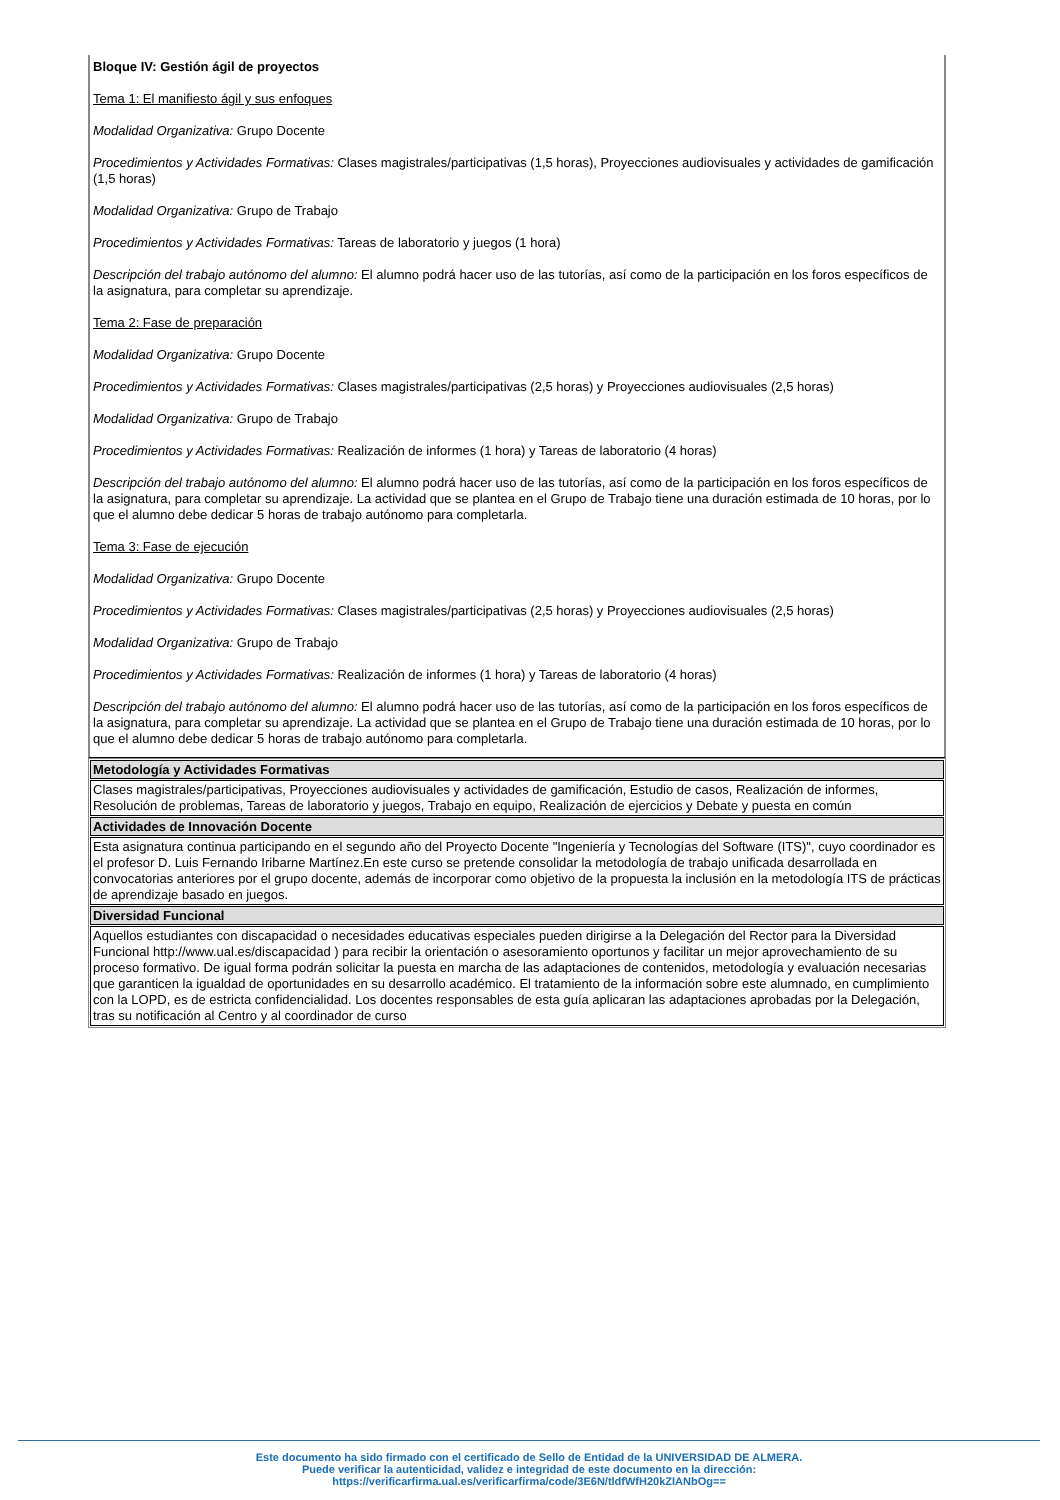Bloque IV: Gestión ágil de proyectos
Tema 1: El manifiesto ágil y sus enfoques
Modalidad Organizativa: Grupo Docente
Procedimientos y Actividades Formativas: Clases magistrales/participativas (1,5 horas), Proyecciones audiovisuales y actividades de gamificación (1,5 horas)
Modalidad Organizativa: Grupo de Trabajo
Procedimientos y Actividades Formativas: Tareas de laboratorio y juegos (1 hora)
Descripción del trabajo autónomo del alumno: El alumno podrá hacer uso de las tutorías, así como de la participación en los foros específicos de la asignatura, para completar su aprendizaje.
Tema 2: Fase de preparación
Modalidad Organizativa: Grupo Docente
Procedimientos y Actividades Formativas: Clases magistrales/participativas (2,5 horas) y Proyecciones audiovisuales (2,5 horas)
Modalidad Organizativa: Grupo de Trabajo
Procedimientos y Actividades Formativas: Realización de informes (1 hora) y Tareas de laboratorio (4 horas)
Descripción del trabajo autónomo del alumno: El alumno podrá hacer uso de las tutorías, así como de la participación en los foros específicos de la asignatura, para completar su aprendizaje. La actividad que se plantea en el Grupo de Trabajo tiene una duración estimada de 10 horas, por lo que el alumno debe dedicar 5 horas de trabajo autónomo para completarla.
Tema 3: Fase de ejecución
Modalidad Organizativa: Grupo Docente
Procedimientos y Actividades Formativas: Clases magistrales/participativas (2,5 horas) y Proyecciones audiovisuales (2,5 horas)
Modalidad Organizativa: Grupo de Trabajo
Procedimientos y Actividades Formativas: Realización de informes (1 hora) y Tareas de laboratorio (4 horas)
Descripción del trabajo autónomo del alumno: El alumno podrá hacer uso de las tutorías, así como de la participación en los foros específicos de la asignatura, para completar su aprendizaje. La actividad que se plantea en el Grupo de Trabajo tiene una duración estimada de 10 horas, por lo que el alumno debe dedicar 5 horas de trabajo autónomo para completarla.
| Metodología y Actividades Formativas |
| --- |
| Clases magistrales/participativas, Proyecciones audiovisuales y actividades de gamificación, Estudio de casos, Realización de informes, Resolución de problemas, Tareas de laboratorio y juegos, Trabajo en equipo, Realización de ejercicios y Debate y puesta en común |
| Actividades de Innovación Docente |
| Esta asignatura continua participando en el segundo año del Proyecto Docente "Ingeniería y Tecnologías del Software (ITS)", cuyo coordinador es el profesor D. Luis Fernando Iribarne Martínez.En este curso se pretende consolidar la metodología de trabajo unificada desarrollada en convocatorias anteriores por el grupo docente, además de incorporar como objetivo de la propuesta la inclusión en la metodología ITS de prácticas de aprendizaje basado en juegos. |
| Diversidad Funcional |
| Aquellos estudiantes con discapacidad o necesidades educativas especiales pueden dirigirse a la Delegación del Rector para la Diversidad Funcional http://www.ual.es/discapacidad ) para recibir la orientación o asesoramiento oportunos y facilitar un mejor aprovechamiento de su proceso formativo. De igual forma podrán solicitar la puesta en marcha de las adaptaciones de contenidos, metodología y evaluación necesarias que garanticen la igualdad de oportunidades en su desarrollo académico. El tratamiento de la información sobre este alumnado, en cumplimiento con la LOPD, es de estricta confidencialidad. Los docentes responsables de esta guía aplicaran las adaptaciones aprobadas por la Delegación, tras su notificación al Centro y al coordinador de curso |
Este documento ha sido firmado con el certificado de Sello de Entidad de la UNIVERSIDAD DE ALMERA.
Puede verificar la autenticidad, validez e integridad de este documento en la dirección:
https://verificarfirma.ual.es/verificarfirma/code/3E6N/tldfWfH20kZIANbOg==